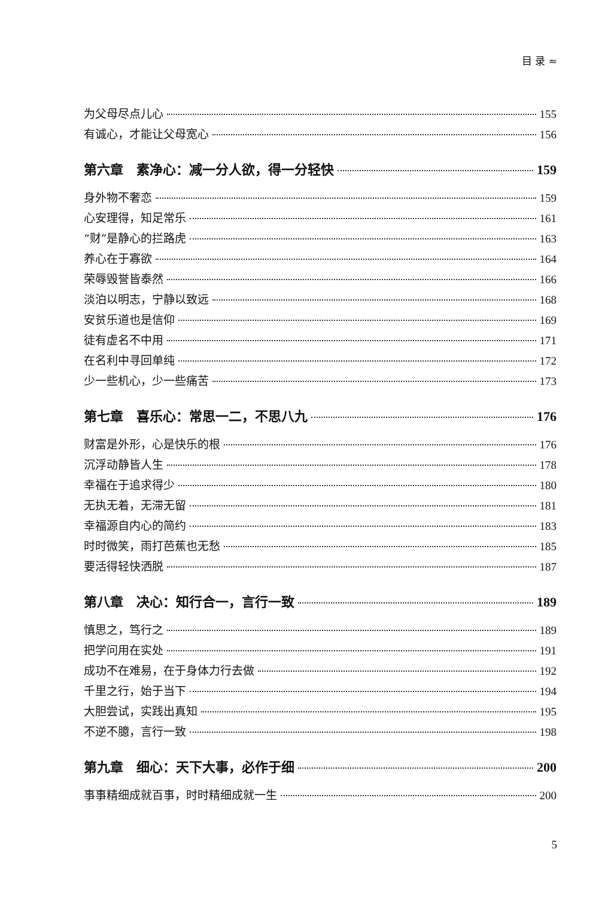目 录 ≈
为父母尽点儿心 155
有诚心，才能让父母宽心 156
第六章　素净心：减一分人欲，得一分轻快 159
身外物不奢恋 159
心安理得，知足常乐 161
“财”是静心的拦路虎 163
养心在于寡欲 164
荣辱毁誉皆泰然 166
淡泊以明志，宁静以致远 168
安贫乐道也是信仰 169
徒有虚名不中用 171
在名利中寻回单纯 172
少一些机心，少一些痛苦 173
第七章　喜乐心：常思一二，不思八九 176
财富是外形，心是快乐的根 176
沉浮动静皆人生 178
幸福在于追求得少 180
无执无着，无滞无留 181
幸福源自内心的简约 183
时时微笑，雨打芭蕉也无愁 185
要活得轻快洒脱 187
第八章　决心：知行合一，言行一致 189
慎思之，笃行之 189
把学问用在实处 191
成功不在难易，在于身体力行去做 192
千里之行，始于当下 194
大胆尝试，实践出真知 195
不逆不臆，言行一致 198
第九章　细心：天下大事，必作于细 200
事事精细成就百事，时时精细成就一生 200
5